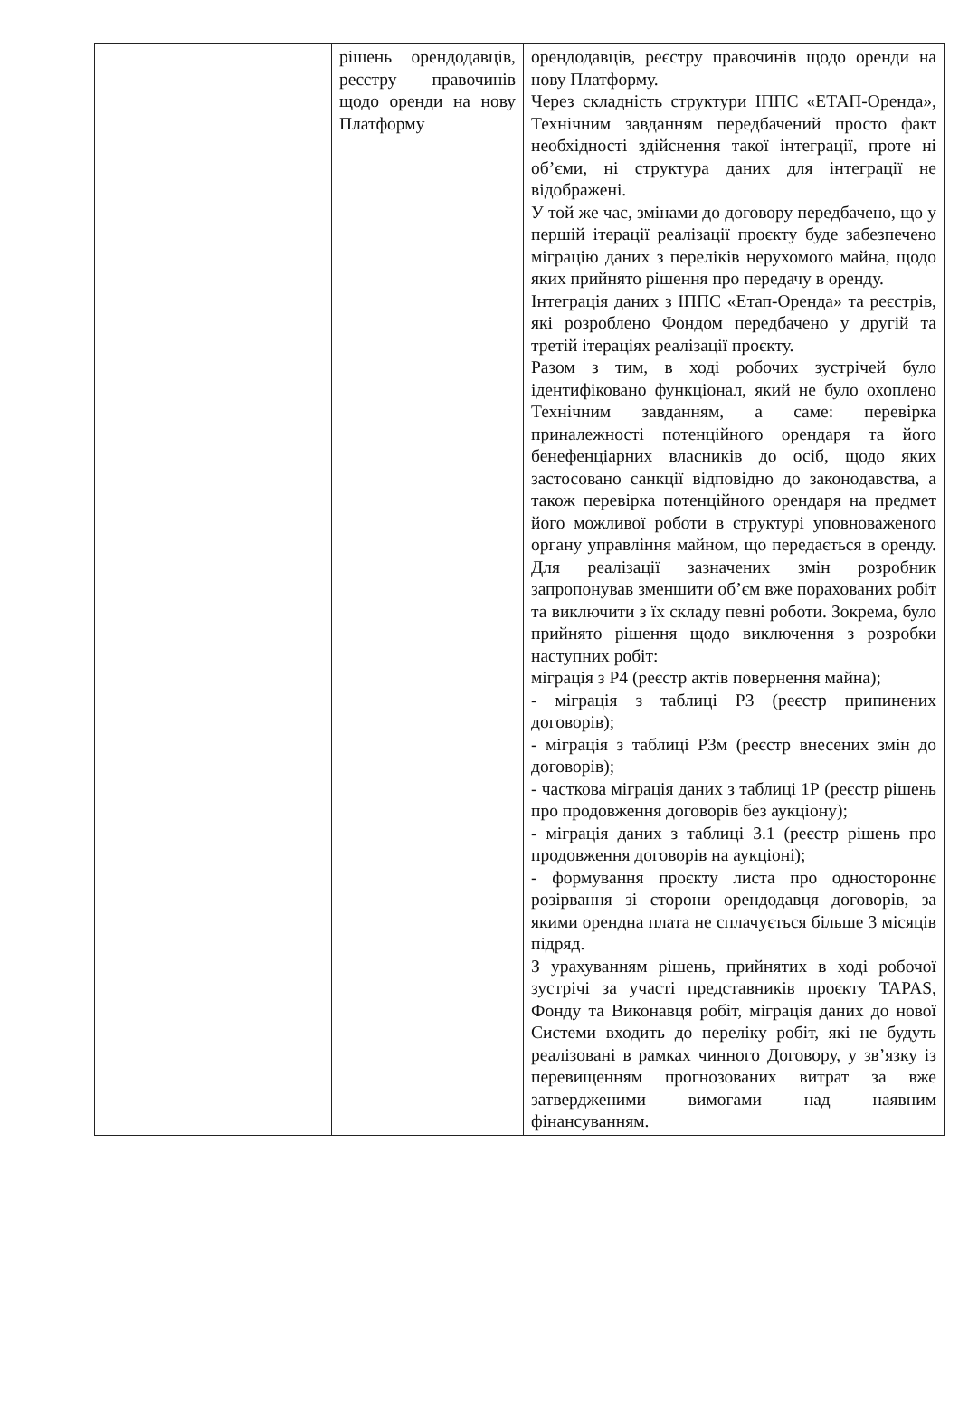| | рішень орендодавців, реєстру правочинів щодо оренди на нову Платформу | орендодавців, реєстру правочинів щодо оренди на нову Платформу. Через складність структури ІППС «ЕТАП-Оренда», Технічним завданням передбачений просто факт необхідності здійснення такої інтеграції, проте ні об’єми, ні структура даних для інтеграції не відображені. У той же час, змінами до договору передбачено, що у першій ітерації реалізації проєкту буде забезпечено міграцію даних з переліків нерухомого майна, щодо яких прийнято рішення про передачу в оренду. Інтеграція даних з ІППС «Етап-Оренда» та реєстрів, які розроблено Фондом передбачено у другій та третій ітераціях реалізації проєкту. Разом з тим, в ході робочих зустрічей було ідентифіковано функціонал, який не було охоплено Технічним завданням, а саме: перевірка приналежності потенційного орендаря та його бенефенціарних власників до осіб, щодо яких застосовано санкції відповідно до законодавства, а також перевірка потенційного орендаря на предмет його можливої роботи в структурі уповноваженого органу управління майном, що передається в оренду. Для реалізації зазначених змін розробник запропонував зменшити об’єм вже порахованих робіт та виключити з їх складу певні роботи. Зокрема, було прийнято рішення щодо виключення з розробки наступних робіт: міграція з Р4 (реєстр актів повернення майна); - міграція з таблиці Р3 (реєстр припинених договорів); - міграція з таблиці Р3м (реєстр внесених змін до договорів); - часткова міграція даних з таблиці 1Р (реєстр рішень про продовження договорів без аукціону); - міграція даних з таблиці 3.1 (реєстр рішень про продовження договорів на аукціоні); - формування проєкту листа про одностороннє розірвання зі сторони орендодавця договорів, за якими орендна плата не сплачується більше 3 місяців підряд. З урахуванням рішень, прийнятих в ході робочої зустрічі за участі представників проєкту TAPAS, Фонду та Виконавця робіт, міграція даних до нової Системи входить до переліку робіт, які не будуть реалізовані в рамках чинного Договору, у зв’язку із перевищенням прогнозованих витрат за вже затвердженими вимогами над наявним фінансуванням. |